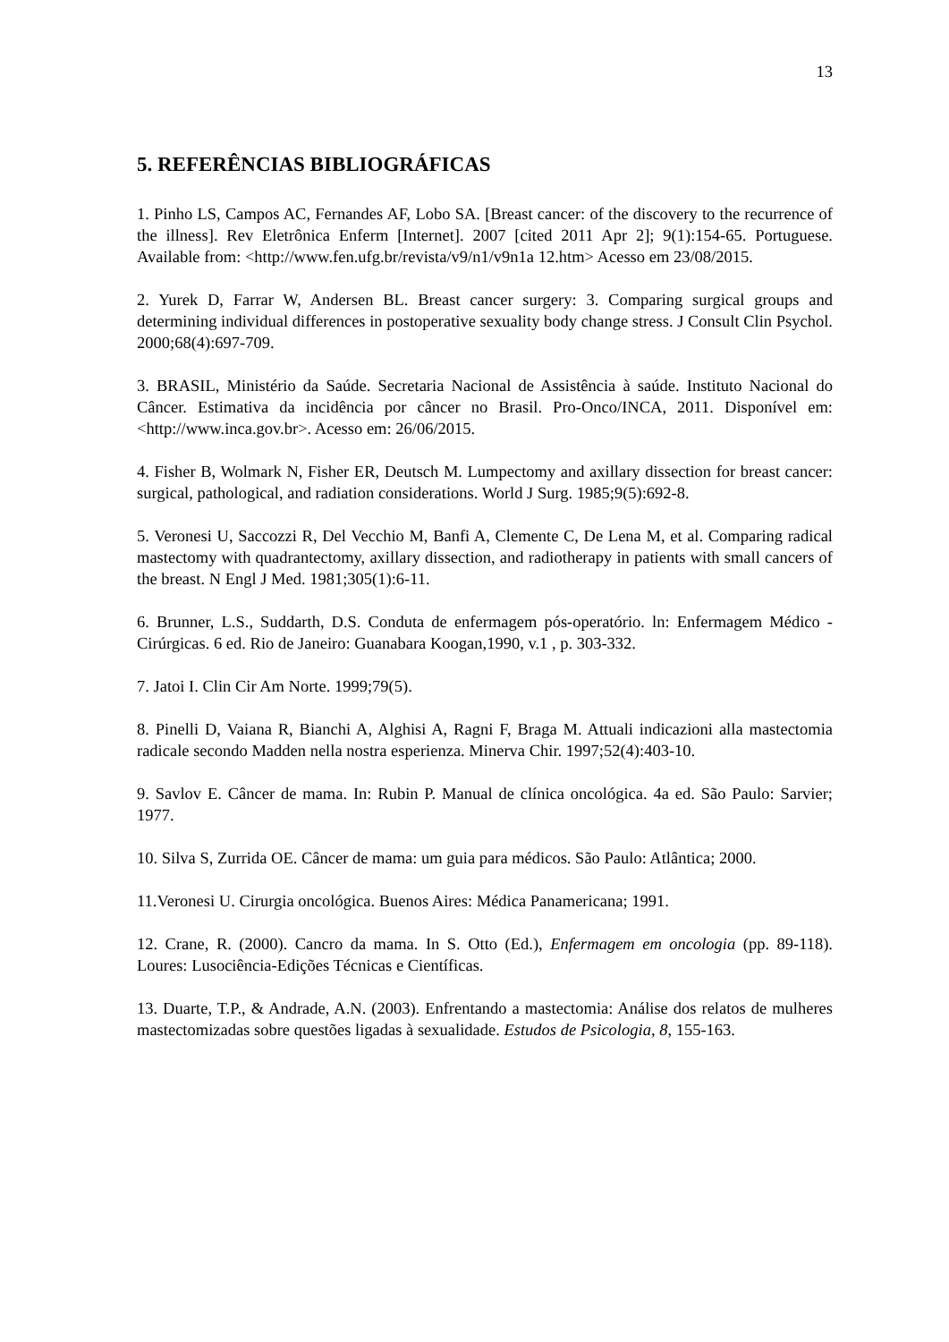13
5. REFERÊNCIAS BIBLIOGRÁFICAS
1. Pinho LS, Campos AC, Fernandes AF, Lobo SA. [Breast cancer: of the discovery to the recurrence of the illness]. Rev Eletrônica Enferm [Internet]. 2007 [cited 2011 Apr 2]; 9(1):154-65. Portuguese. Available from: <http://www.fen.ufg.br/revista/v9/n1/v9n1a 12.htm> Acesso em 23/08/2015.
2. Yurek D, Farrar W, Andersen BL. Breast cancer surgery: 3. Comparing surgical groups and determining individual differences in postoperative sexuality body change stress. J Consult Clin Psychol. 2000;68(4):697-709.
3. BRASIL, Ministério da Saúde. Secretaria Nacional de Assistência à saúde. Instituto Nacional do Câncer. Estimativa da incidência por câncer no Brasil. Pro-Onco/INCA, 2011. Disponível em: <http://www.inca.gov.br>. Acesso em: 26/06/2015.
4. Fisher B, Wolmark N, Fisher ER, Deutsch M. Lumpectomy and axillary dissection for breast cancer: surgical, pathological, and radiation considerations. World J Surg. 1985;9(5):692-8.
5. Veronesi U, Saccozzi R, Del Vecchio M, Banfi A, Clemente C, De Lena M, et al. Comparing radical mastectomy with quadrantectomy, axillary dissection, and radiotherapy in patients with small cancers of the breast. N Engl J Med. 1981;305(1):6-11.
6. Brunner, L.S., Suddarth, D.S. Conduta de enfermagem pós-operatório. ln: Enfermagem Médico - Cirúrgicas. 6 ed. Rio de Janeiro: Guanabara Koogan,1990, v.1 , p. 303-332.
7. Jatoi I. Clin Cir Am Norte. 1999;79(5).
8. Pinelli D, Vaiana R, Bianchi A, Alghisi A, Ragni F, Braga M. Attuali indicazioni alla mastectomia radicale secondo Madden nella nostra esperienza. Minerva Chir. 1997;52(4):403-10.
9. Savlov E. Câncer de mama. In: Rubin P. Manual de clínica oncológica. 4a ed. São Paulo: Sarvier; 1977.
10. Silva S, Zurrida OE. Câncer de mama: um guia para médicos. São Paulo: Atlântica; 2000.
11.Veronesi U. Cirurgia oncológica. Buenos Aires: Médica Panamericana; 1991.
12. Crane, R. (2000). Cancro da mama. In S. Otto (Ed.), Enfermagem em oncologia (pp. 89-118). Loures: Lusociência-Edições Técnicas e Científicas.
13. Duarte, T.P., & Andrade, A.N. (2003). Enfrentando a mastectomia: Análise dos relatos de mulheres mastectomizadas sobre questões ligadas à sexualidade. Estudos de Psicologia, 8, 155-163.